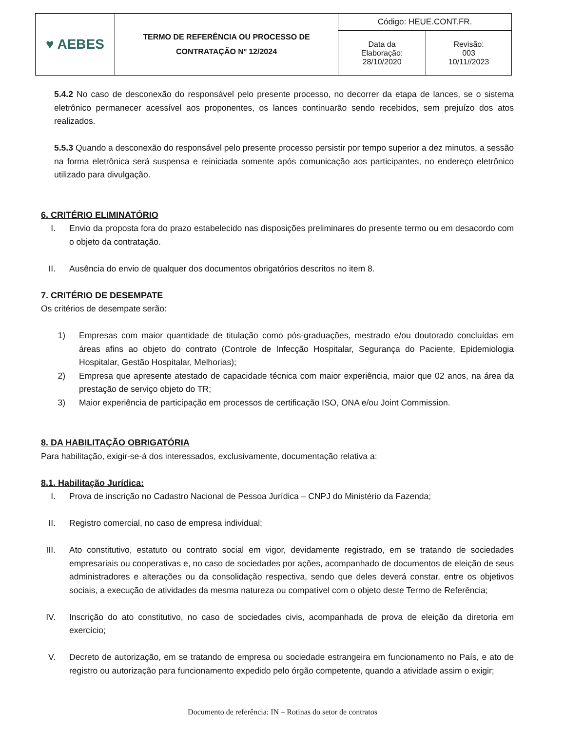| ♥ AEBES | TERMO DE REFERÊNCIA OU PROCESSO DE CONTRATAÇÃO Nº 12/2024 | Código: HEUE.CONT.FR. | |
| | | Data da Elaboração: 28/10/2020 | Revisão: 003 10/11//2023 |
5.4.2 No caso de desconexão do responsável pelo presente processo, no decorrer da etapa de lances, se o sistema eletrônico permanecer acessível aos proponentes, os lances continuarão sendo recebidos, sem prejuízo dos atos realizados.
5.5.3 Quando a desconexão do responsável pelo presente processo persistir por tempo superior a dez minutos, a sessão na forma eletrônica será suspensa e reiniciada somente após comunicação aos participantes, no endereço eletrônico utilizado para divulgação.
6. CRITÉRIO ELIMINATÓRIO
I. Envio da proposta fora do prazo estabelecido nas disposições preliminares do presente termo ou em desacordo com o objeto da contratação.
II.
Ausência do envio de qualquer dos documentos obrigatórios descritos no item 8.
7. CRITÉRIO DE DESEMPATE
Os critérios de desempate serão:
1)
Empresas com maior quantidade de titulação como pós-graduações, mestrado e/ou doutorado concluídas em áreas afins ao objeto do contrato (Controle de Infecção Hospitalar, Segurança do Paciente, Epidemiologia Hospitalar, Gestão Hospitalar, Melhorias);
2)
Empresa que apresente atestado de capacidade técnica com maior experiência, maior que 02 anos, na área da prestação de serviço objeto do TR;
3)
Maior experiência de participação em processos de certificação ISO, ONA e/ou Joint Commission.
8. DA HABILITAÇÃO OBRIGATÓRIA
Para habilitação, exigir-se-á dos interessados, exclusivamente, documentação relativa a:
8.1. Habilitação Jurídica:
I. Prova de inscrição no Cadastro Nacional de Pessoa Jurídica – CNPJ do Ministério da Fazenda;
II.
Registro comercial, no caso de empresa individual;
III.
Ato constitutivo, estatuto ou contrato social em vigor, devidamente registrado, em se tratando de sociedades empresariais ou cooperativas e, no caso de sociedades por ações, acompanhado de documentos de eleição de seus administradores e alterações ou da consolidação respectiva, sendo que deles deverá constar, entre os objetivos sociais, a execução de atividades da mesma natureza ou compatível com o objeto deste Termo de Referência;
IV.
Inscrição do ato constitutivo, no caso de sociedades civis, acompanhada de prova de eleição da diretoria em exercício;
V. Decreto de autorização, em se tratando de empresa ou sociedade estrangeira em funcionamento no País, e ato de registro ou autorização para funcionamento expedido pelo órgão competente, quando a atividade assim o exigir;
Documento de referência: IN – Rotinas do setor de contratos